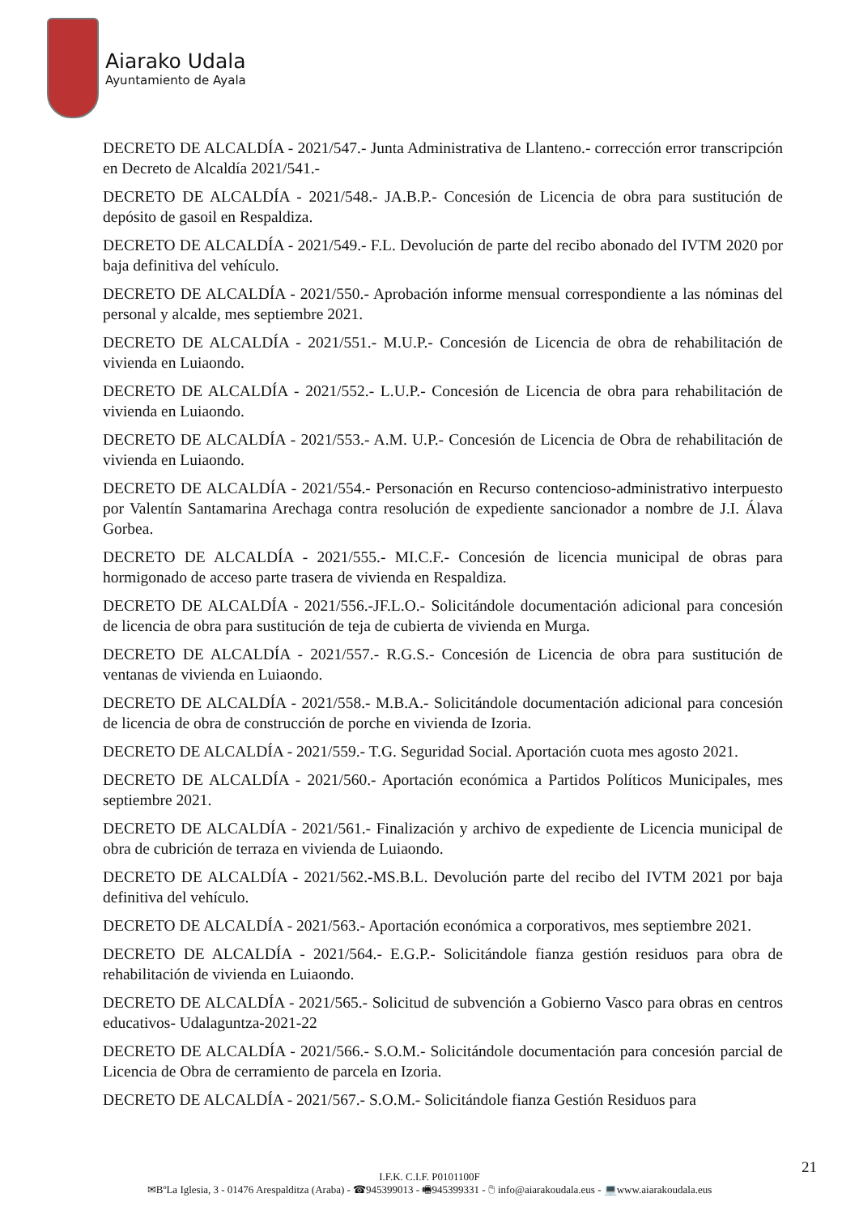Aiarako Udala
Ayuntamiento de Ayala
DECRETO DE ALCALDÍA - 2021/547.- Junta Administrativa de Llanteno.- corrección error transcripción en Decreto de Alcaldía 2021/541.-
DECRETO DE ALCALDÍA - 2021/548.- JA.B.P.- Concesión de Licencia de obra para sustitución de depósito de gasoil en Respaldiza.
DECRETO DE ALCALDÍA - 2021/549.- F.L. Devolución de parte del recibo abonado del IVTM 2020 por baja definitiva del vehículo.
DECRETO DE ALCALDÍA - 2021/550.- Aprobación informe mensual correspondiente a las nóminas del personal y alcalde, mes septiembre 2021.
DECRETO DE ALCALDÍA - 2021/551.- M.U.P.- Concesión de Licencia de obra de rehabilitación de vivienda en Luiaondo.
DECRETO DE ALCALDÍA - 2021/552.- L.U.P.- Concesión de Licencia de obra para rehabilitación de vivienda en Luiaondo.
DECRETO DE ALCALDÍA - 2021/553.- A.M. U.P.- Concesión de Licencia de Obra de rehabilitación de vivienda en Luiaondo.
DECRETO DE ALCALDÍA - 2021/554.- Personación en Recurso contencioso-administrativo interpuesto por Valentín Santamarina Arechaga contra resolución de expediente sancionador a nombre de J.I. Álava Gorbea.
DECRETO DE ALCALDÍA - 2021/555.- MI.C.F.- Concesión de licencia municipal de obras para hormigonado de acceso parte trasera de vivienda en Respaldiza.
DECRETO DE ALCALDÍA - 2021/556.-JF.L.O.- Solicitándole documentación adicional para concesión de licencia de obra para sustitución de teja de cubierta de vivienda en Murga.
DECRETO DE ALCALDÍA - 2021/557.- R.G.S.- Concesión de Licencia de obra para sustitución de ventanas de vivienda en Luiaondo.
DECRETO DE ALCALDÍA - 2021/558.- M.B.A.- Solicitándole documentación adicional para concesión de licencia de obra de construcción de porche en vivienda de Izoria.
DECRETO DE ALCALDÍA - 2021/559.- T.G. Seguridad Social. Aportación cuota mes agosto 2021.
DECRETO DE ALCALDÍA - 2021/560.- Aportación económica a Partidos Políticos Municipales, mes septiembre 2021.
DECRETO DE ALCALDÍA - 2021/561.- Finalización y archivo de expediente de Licencia municipal de obra de cubrición de terraza en vivienda de Luiaondo.
DECRETO DE ALCALDÍA - 2021/562.-MS.B.L. Devolución parte del recibo del IVTM 2021 por baja definitiva del vehículo.
DECRETO DE ALCALDÍA - 2021/563.- Aportación económica a corporativos, mes septiembre 2021.
DECRETO DE ALCALDÍA - 2021/564.- E.G.P.- Solicitándole fianza gestión residuos para obra de rehabilitación de vivienda en Luiaondo.
DECRETO DE ALCALDÍA - 2021/565.- Solicitud de subvención a Gobierno Vasco para obras en centros educativos- Udalaguntza-2021-22
DECRETO DE ALCALDÍA - 2021/566.- S.O.M.- Solicitándole documentación para concesión parcial de Licencia de Obra de cerramiento de parcela en Izoria.
DECRETO DE ALCALDÍA - 2021/567.- S.O.M.- Solicitándole fianza Gestión Residuos para
21
I.F.K. C.I.F. P0101100F
✉BºLa Iglesia, 3 - 01476 Arespalditza (Araba) - ☎945399013 - 🖷945399331 - 🖱 info@aiarakoudala.eus - 💻www.aiarakoudala.eus